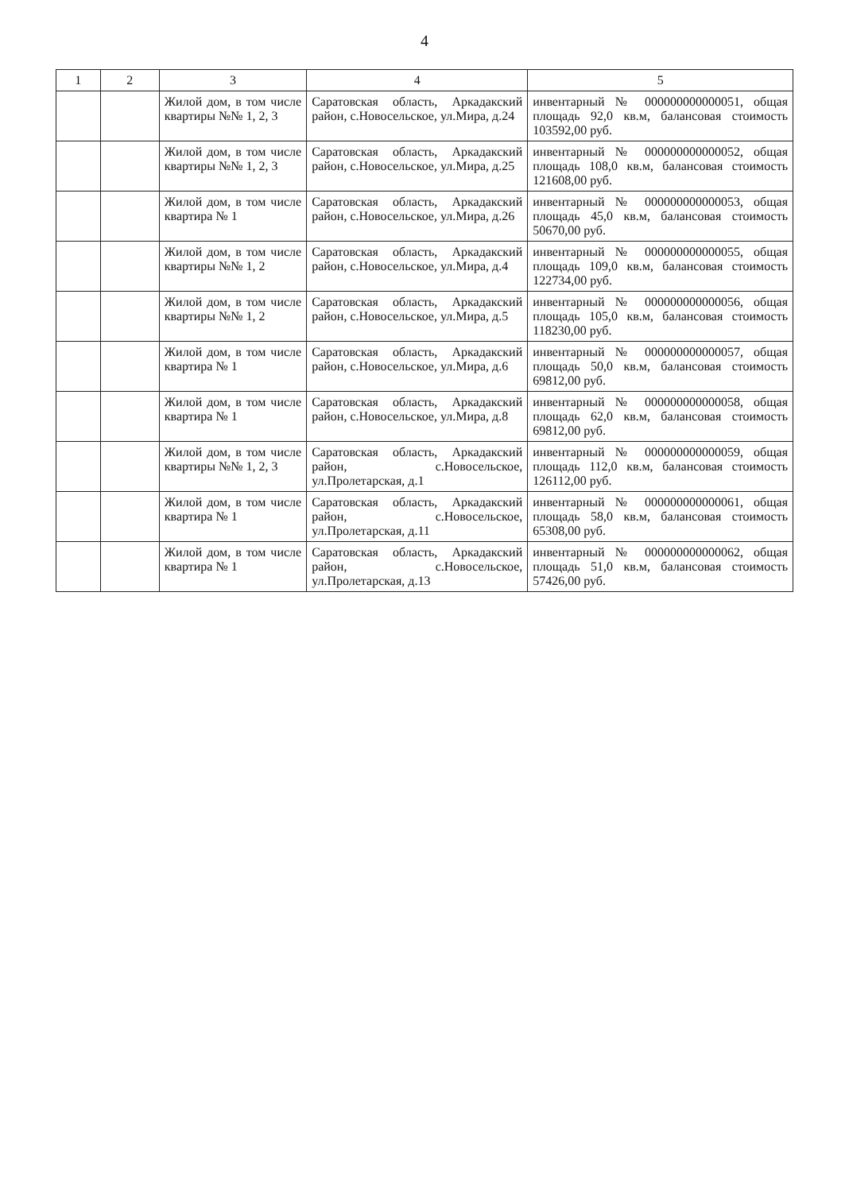4
| 1 | 2 | 3 | 4 | 5 |
| --- | --- | --- | --- | --- |
| | | Жилой дом, в том числе квартиры №№ 1, 2, 3 | Саратовская область, Аркадакский район, с.Новосельское, ул.Мира, д.24 | инвентарный № 000000000000051, общая площадь 92,0 кв.м, балансовая стоимость 103592,00 руб. |
| | | Жилой дом, в том числе квартиры №№ 1, 2, 3 | Саратовская область, Аркадакский район, с.Новосельское, ул.Мира, д.25 | инвентарный № 000000000000052, общая площадь 108,0 кв.м, балансовая стоимость 121608,00 руб. |
| | | Жилой дом, в том числе квартира № 1 | Саратовская область, Аркадакский район, с.Новосельское, ул.Мира, д.26 | инвентарный № 000000000000053, общая площадь 45,0 кв.м, балансовая стоимость 50670,00 руб. |
| | | Жилой дом, в том числе квартиры №№ 1, 2 | Саратовская область, Аркадакский район, с.Новосельское, ул.Мира, д.4 | инвентарный № 000000000000055, общая площадь 109,0 кв.м, балансовая стоимость 122734,00 руб. |
| | | Жилой дом, в том числе квартиры №№ 1, 2 | Саратовская область, Аркадакский район, с.Новосельское, ул.Мира, д.5 | инвентарный № 000000000000056, общая площадь 105,0 кв.м, балансовая стоимость 118230,00 руб. |
| | | Жилой дом, в том числе квартира № 1 | Саратовская область, Аркадакский район, с.Новосельское, ул.Мира, д.6 | инвентарный № 000000000000057, общая площадь 50,0 кв.м, балансовая стоимость 69812,00 руб. |
| | | Жилой дом, в том числе квартира № 1 | Саратовская область, Аркадакский район, с.Новосельское, ул.Мира, д.8 | инвентарный № 000000000000058, общая площадь 62,0 кв.м, балансовая стоимость 69812,00 руб. |
| | | Жилой дом, в том числе квартиры №№ 1, 2, 3 | Саратовская область, Аркадакский район, с.Новосельское, ул.Пролетарская, д.1 | инвентарный № 000000000000059, общая площадь 112,0 кв.м, балансовая стоимость 126112,00 руб. |
| | | Жилой дом, в том числе квартира № 1 | Саратовская область, Аркадакский район, с.Новосельское, ул.Пролетарская, д.11 | инвентарный № 000000000000061, общая площадь 58,0 кв.м, балансовая стоимость 65308,00 руб. |
| | | Жилой дом, в том числе квартира № 1 | Саратовская область, Аркадакский район, с.Новосельское, ул.Пролетарская, д.13 | инвентарный № 000000000000062, общая площадь 51,0 кв.м, балансовая стоимость 57426,00 руб. |